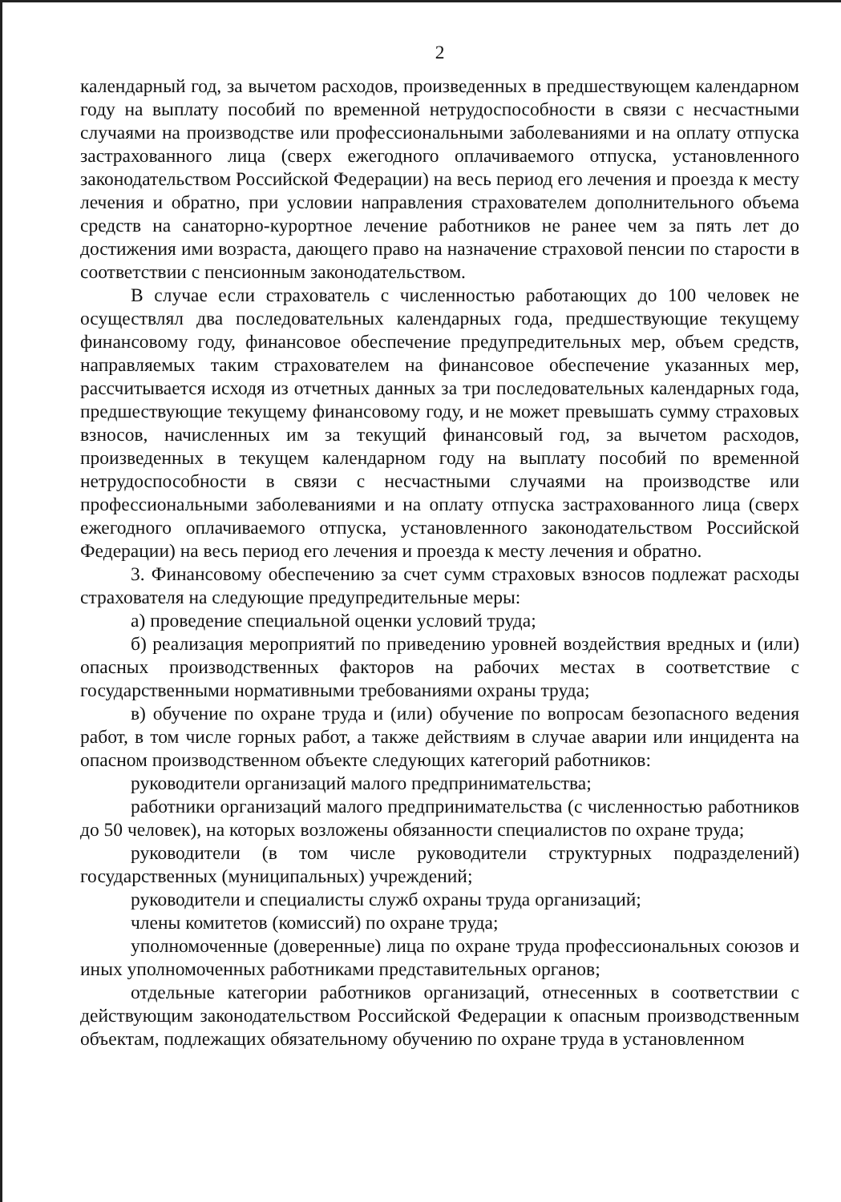2
календарный год, за вычетом расходов, произведенных в предшествующем календарном году на выплату пособий по временной нетрудоспособности в связи с несчастными случаями на производстве или профессиональными заболеваниями и на оплату отпуска застрахованного лица (сверх ежегодного оплачиваемого отпуска, установленного законодательством Российской Федерации) на весь период его лечения и проезда к месту лечения и обратно, при условии направления страхователем дополнительного объема средств на санаторно-курортное лечение работников не ранее чем за пять лет до достижения ими возраста, дающего право на назначение страховой пенсии по старости в соответствии с пенсионным законодательством.
В случае если страхователь с численностью работающих до 100 человек не осуществлял два последовательных календарных года, предшествующие текущему финансовому году, финансовое обеспечение предупредительных мер, объем средств, направляемых таким страхователем на финансовое обеспечение указанных мер, рассчитывается исходя из отчетных данных за три последовательных календарных года, предшествующие текущему финансовому году, и не может превышать сумму страховых взносов, начисленных им за текущий финансовый год, за вычетом расходов, произведенных в текущем календарном году на выплату пособий по временной нетрудоспособности в связи с несчастными случаями на производстве или профессиональными заболеваниями и на оплату отпуска застрахованного лица (сверх ежегодного оплачиваемого отпуска, установленного законодательством Российской Федерации) на весь период его лечения и проезда к месту лечения и обратно.
3. Финансовому обеспечению за счет сумм страховых взносов подлежат расходы страхователя на следующие предупредительные меры:
а) проведение специальной оценки условий труда;
б) реализация мероприятий по приведению уровней воздействия вредных и (или) опасных производственных факторов на рабочих местах в соответствие с государственными нормативными требованиями охраны труда;
в) обучение по охране труда и (или) обучение по вопросам безопасного ведения работ, в том числе горных работ, а также действиям в случае аварии или инцидента на опасном производственном объекте следующих категорий работников:
руководители организаций малого предпринимательства;
работники организаций малого предпринимательства (с численностью работников до 50 человек), на которых возложены обязанности специалистов по охране труда;
руководители (в том числе руководители структурных подразделений) государственных (муниципальных) учреждений;
руководители и специалисты служб охраны труда организаций;
члены комитетов (комиссий) по охране труда;
уполномоченные (доверенные) лица по охране труда профессиональных союзов и иных уполномоченных работниками представительных органов;
отдельные категории работников организаций, отнесенных в соответствии с действующим законодательством Российской Федерации к опасным производственным объектам, подлежащих обязательному обучению по охране труда в установленном